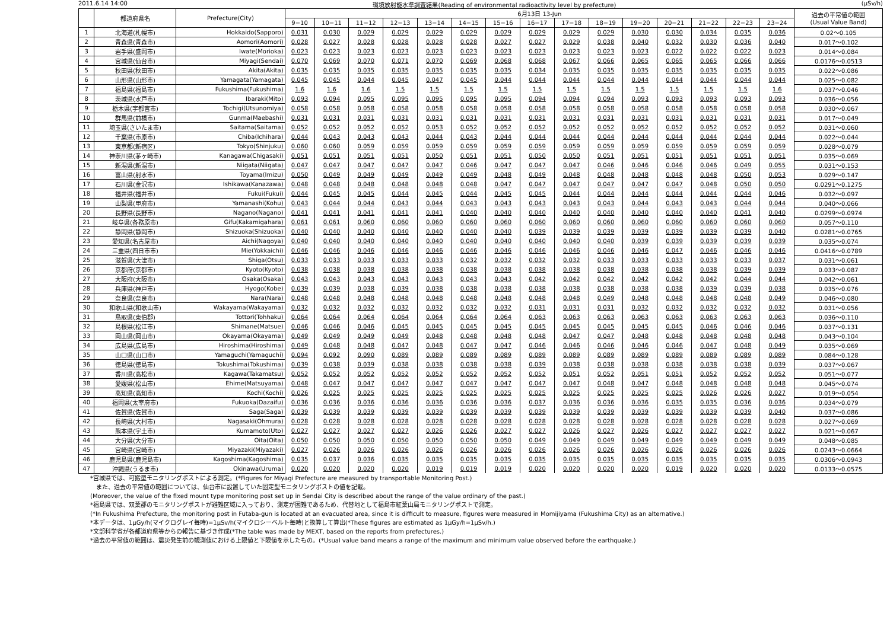2011.6.14 14:00 環境放射能水準調査結果(Reading of environmental radioactivity level by prefecture) (μSv/h)
| | 都道府県名 | Prefecture(City) | 6月13日 13-Jun | | | | | | | | | | | | | | | 過去の平常値の範囲 (Usual Value Band) |
| --- | --- | --- | --- | --- | --- | --- | --- | --- | --- | --- | --- | --- | --- | --- | --- | --- | --- | --- |
| | | | 9−10 | 10−11 | 11−12 | 12−13 | 13−14 | 14−15 | 15−16 | 16−17 | 17−18 | 18−19 | 19−20 | 20−21 | 21−22 | 22−23 | 23−24 | |
| 1 | 北海道(札幌市) | Hokkaido(Sapporo) | 0.031 | 0.030 | 0.029 | 0.029 | 0.029 | 0.029 | 0.029 | 0.029 | 0.029 | 0.029 | 0.030 | 0.030 | 0.034 | 0.035 | 0.036 | 0.02～0.105 |
| 2 | 青森県(青森市) | Aomori(Aomori) | 0.028 | 0.027 | 0.028 | 0.028 | 0.028 | 0.028 | 0.027 | 0.027 | 0.029 | 0.038 | 0.040 | 0.032 | 0.030 | 0.036 | 0.040 | 0.017～0.102 |
| 3 | 岩手県(盛岡市) | Iwate(Morioka) | 0.023 | 0.023 | 0.023 | 0.023 | 0.023 | 0.023 | 0.023 | 0.023 | 0.023 | 0.023 | 0.023 | 0.022 | 0.022 | 0.022 | 0.023 | 0.014～0.084 |
| 4 | 宮城県(仙台市) | Miyagi(Sendai) | 0.070 | 0.069 | 0.070 | 0.071 | 0.070 | 0.069 | 0.068 | 0.068 | 0.067 | 0.066 | 0.065 | 0.065 | 0.065 | 0.066 | 0.066 | 0.0176～0.0513 |
| 5 | 秋田県(秋田市) | Akita(Akita) | 0.035 | 0.035 | 0.035 | 0.035 | 0.035 | 0.035 | 0.035 | 0.034 | 0.035 | 0.035 | 0.035 | 0.035 | 0.035 | 0.035 | 0.035 | 0.022～0.086 |
| 6 | 山形県(山形市) | Yamagata(Yamagata) | 0.045 | 0.045 | 0.044 | 0.045 | 0.047 | 0.045 | 0.044 | 0.044 | 0.044 | 0.044 | 0.044 | 0.044 | 0.044 | 0.044 | 0.044 | 0.025～0.082 |
| 7 | 福島県(福島市) | Fukushima(Fukushima) | 1.6 | 1.6 | 1.6 | 1.5 | 1.5 | 1.5 | 1.5 | 1.5 | 1.5 | 1.5 | 1.5 | 1.5 | 1.5 | 1.5 | 1.6 | 0.037～0.046 |
| 8 | 茨城県(水戸市) | Ibaraki(Mito) | 0.093 | 0.094 | 0.095 | 0.095 | 0.095 | 0.095 | 0.095 | 0.094 | 0.094 | 0.094 | 0.093 | 0.093 | 0.093 | 0.093 | 0.093 | 0.036～0.056 |
| 9 | 栃木県(宇都宮市) | Tochigi(Utsunomiya) | 0.058 | 0.058 | 0.058 | 0.058 | 0.058 | 0.058 | 0.058 | 0.058 | 0.058 | 0.058 | 0.058 | 0.058 | 0.058 | 0.058 | 0.058 | 0.030～0.067 |
| 10 | 群馬県(前橋市) | Gunma(Maebashi) | 0.031 | 0.031 | 0.031 | 0.031 | 0.031 | 0.031 | 0.031 | 0.031 | 0.031 | 0.031 | 0.031 | 0.031 | 0.031 | 0.031 | 0.031 | 0.017～0.049 |
| 11 | 埼玉県(さいたま市) | Saitama(Saitama) | 0.052 | 0.052 | 0.052 | 0.052 | 0.053 | 0.052 | 0.052 | 0.052 | 0.052 | 0.052 | 0.052 | 0.052 | 0.052 | 0.052 | 0.052 | 0.031～0.060 |
| 12 | 千葉県(市原市) | Chiba(Ichihara) | 0.044 | 0.043 | 0.043 | 0.043 | 0.044 | 0.043 | 0.044 | 0.044 | 0.044 | 0.044 | 0.044 | 0.044 | 0.044 | 0.044 | 0.044 | 0.022～0.044 |
| 13 | 東京都(新宿区) | Tokyo(Shinjuku) | 0.060 | 0.060 | 0.059 | 0.059 | 0.059 | 0.059 | 0.059 | 0.059 | 0.059 | 0.059 | 0.059 | 0.059 | 0.059 | 0.059 | 0.059 | 0.028～0.079 |
| 14 | 神奈川県(茅ヶ崎市) | Kanagawa(Chigasaki) | 0.051 | 0.051 | 0.051 | 0.051 | 0.050 | 0.051 | 0.051 | 0.050 | 0.050 | 0.051 | 0.051 | 0.051 | 0.051 | 0.051 | 0.051 | 0.035～0.069 |
| 15 | 新潟県(新潟市) | Niigata(Niigata) | 0.047 | 0.047 | 0.047 | 0.047 | 0.047 | 0.046 | 0.047 | 0.047 | 0.047 | 0.046 | 0.046 | 0.046 | 0.046 | 0.049 | 0.055 | 0.031～0.153 |
| 16 | 富山県(射水市) | Toyama(Imizu) | 0.050 | 0.049 | 0.049 | 0.049 | 0.049 | 0.049 | 0.048 | 0.049 | 0.048 | 0.048 | 0.048 | 0.048 | 0.048 | 0.050 | 0.053 | 0.029～0.147 |
| 17 | 石川県(金沢市) | Ishikawa(Kanazawa) | 0.048 | 0.048 | 0.048 | 0.048 | 0.048 | 0.048 | 0.047 | 0.047 | 0.047 | 0.047 | 0.047 | 0.047 | 0.048 | 0.050 | 0.050 | 0.0291～0.1275 |
| 18 | 福井県(福井市) | Fukui(Fukui) | 0.044 | 0.045 | 0.045 | 0.044 | 0.045 | 0.044 | 0.045 | 0.045 | 0.044 | 0.044 | 0.044 | 0.044 | 0.044 | 0.044 | 0.046 | 0.032～0.097 |
| 19 | 山梨県(甲府市) | Yamanashi(Kohu) | 0.043 | 0.044 | 0.044 | 0.043 | 0.044 | 0.043 | 0.043 | 0.043 | 0.043 | 0.043 | 0.044 | 0.043 | 0.043 | 0.044 | 0.044 | 0.040～0.066 |
| 20 | 長野県(長野市) | Nagano(Nagano) | 0.041 | 0.041 | 0.041 | 0.041 | 0.041 | 0.040 | 0.040 | 0.040 | 0.040 | 0.040 | 0.040 | 0.040 | 0.040 | 0.041 | 0.040 | 0.0299～0.0974 |
| 21 | 岐阜県(各務原市) | Gifu(Kakamigahara) | 0.061 | 0.061 | 0.060 | 0.060 | 0.060 | 0.060 | 0.060 | 0.060 | 0.060 | 0.060 | 0.060 | 0.060 | 0.060 | 0.060 | 0.060 | 0.057～0.110 |
| 22 | 静岡県(静岡市) | Shizuoka(Shizuoka) | 0.040 | 0.040 | 0.040 | 0.040 | 0.040 | 0.040 | 0.040 | 0.039 | 0.039 | 0.039 | 0.039 | 0.039 | 0.039 | 0.039 | 0.040 | 0.0281～0.0765 |
| 23 | 愛知県(名古屋市) | Aichi(Nagoya) | 0.040 | 0.040 | 0.040 | 0.040 | 0.040 | 0.040 | 0.040 | 0.040 | 0.040 | 0.040 | 0.039 | 0.039 | 0.039 | 0.039 | 0.039 | 0.035～0.074 |
| 24 | 三重県(四日市市) | Mie(Yokkaichi) | 0.046 | 0.046 | 0.046 | 0.046 | 0.046 | 0.046 | 0.046 | 0.046 | 0.046 | 0.046 | 0.046 | 0.047 | 0.046 | 0.046 | 0.046 | 0.0416～0.0789 |
| 25 | 滋賀県(大津市) | Shiga(Otsu) | 0.033 | 0.033 | 0.033 | 0.033 | 0.033 | 0.032 | 0.032 | 0.032 | 0.032 | 0.033 | 0.033 | 0.033 | 0.033 | 0.033 | 0.037 | 0.031～0.061 |
| 26 | 京都府(京都市) | Kyoto(Kyoto) | 0.038 | 0.038 | 0.038 | 0.038 | 0.038 | 0.038 | 0.038 | 0.038 | 0.038 | 0.038 | 0.038 | 0.038 | 0.038 | 0.039 | 0.039 | 0.033～0.087 |
| 27 | 大阪府(大阪市) | Osaka(Osaka) | 0.043 | 0.043 | 0.043 | 0.043 | 0.043 | 0.043 | 0.043 | 0.042 | 0.042 | 0.042 | 0.042 | 0.042 | 0.042 | 0.044 | 0.044 | 0.042～0.061 |
| 28 | 兵庫県(神戸市) | Hyogo(Kobe) | 0.039 | 0.039 | 0.038 | 0.039 | 0.038 | 0.038 | 0.038 | 0.038 | 0.038 | 0.038 | 0.038 | 0.038 | 0.039 | 0.039 | 0.038 | 0.035～0.076 |
| 29 | 奈良県(奈良市) | Nara(Nara) | 0.048 | 0.048 | 0.048 | 0.048 | 0.048 | 0.048 | 0.048 | 0.048 | 0.048 | 0.049 | 0.048 | 0.048 | 0.048 | 0.048 | 0.049 | 0.046～0.080 |
| 30 | 和歌山県(和歌山市) | Wakayama(Wakayama) | 0.032 | 0.032 | 0.032 | 0.032 | 0.032 | 0.032 | 0.032 | 0.031 | 0.031 | 0.031 | 0.032 | 0.032 | 0.032 | 0.032 | 0.032 | 0.031～0.056 |
| 31 | 鳥取県(東伯郡) | Tottori(Tohhaku) | 0.064 | 0.064 | 0.064 | 0.064 | 0.064 | 0.064 | 0.064 | 0.063 | 0.063 | 0.063 | 0.063 | 0.063 | 0.063 | 0.063 | 0.063 | 0.036～0.110 |
| 32 | 島根県(松江市) | Shimane(Matsue) | 0.046 | 0.046 | 0.046 | 0.045 | 0.045 | 0.045 | 0.045 | 0.045 | 0.045 | 0.045 | 0.045 | 0.045 | 0.046 | 0.046 | 0.046 | 0.037～0.131 |
| 33 | 岡山県(岡山市) | Okayama(Okayama) | 0.049 | 0.049 | 0.049 | 0.049 | 0.048 | 0.048 | 0.048 | 0.048 | 0.047 | 0.047 | 0.048 | 0.048 | 0.048 | 0.048 | 0.048 | 0.043～0.104 |
| 34 | 広島県(広島市) | Hiroshima(Hiroshima) | 0.049 | 0.048 | 0.048 | 0.047 | 0.048 | 0.047 | 0.047 | 0.046 | 0.046 | 0.046 | 0.046 | 0.046 | 0.047 | 0.048 | 0.049 | 0.035～0.069 |
| 35 | 山口県(山口市) | Yamaguchi(Yamaguchi) | 0.094 | 0.092 | 0.090 | 0.089 | 0.089 | 0.089 | 0.089 | 0.089 | 0.089 | 0.089 | 0.089 | 0.089 | 0.089 | 0.089 | 0.089 | 0.084～0.128 |
| 36 | 徳島県(徳島市) | Tokushima(Tokushima) | 0.039 | 0.038 | 0.039 | 0.038 | 0.038 | 0.038 | 0.038 | 0.039 | 0.038 | 0.038 | 0.038 | 0.038 | 0.038 | 0.038 | 0.039 | 0.037～0.067 |
| 37 | 香川県(高松市) | Kagawa(Takamatsu) | 0.052 | 0.052 | 0.052 | 0.052 | 0.052 | 0.052 | 0.052 | 0.052 | 0.051 | 0.052 | 0.051 | 0.051 | 0.052 | 0.052 | 0.052 | 0.051～0.077 |
| 38 | 愛媛県(松山市) | Ehime(Matsuyama) | 0.048 | 0.047 | 0.047 | 0.047 | 0.047 | 0.047 | 0.047 | 0.047 | 0.047 | 0.048 | 0.047 | 0.048 | 0.048 | 0.048 | 0.048 | 0.045～0.074 |
| 39 | 高知県(高知市) | Kochi(Kochi) | 0.026 | 0.025 | 0.025 | 0.025 | 0.025 | 0.025 | 0.025 | 0.025 | 0.025 | 0.025 | 0.025 | 0.025 | 0.026 | 0.026 | 0.027 | 0.019～0.054 |
| 40 | 福岡県(太宰府市) | Fukuoka(Dazaifu) | 0.036 | 0.036 | 0.036 | 0.036 | 0.036 | 0.036 | 0.036 | 0.037 | 0.036 | 0.036 | 0.036 | 0.035 | 0.035 | 0.036 | 0.036 | 0.034～0.079 |
| 41 | 佐賀県(佐賀市) | Saga(Saga) | 0.039 | 0.039 | 0.039 | 0.039 | 0.039 | 0.039 | 0.039 | 0.039 | 0.039 | 0.039 | 0.039 | 0.039 | 0.039 | 0.039 | 0.040 | 0.037～0.086 |
| 42 | 長崎県(大村市) | Nagasaki(Ohmura) | 0.028 | 0.028 | 0.028 | 0.028 | 0.028 | 0.028 | 0.028 | 0.028 | 0.028 | 0.028 | 0.028 | 0.028 | 0.028 | 0.028 | 0.028 | 0.027～0.069 |
| 43 | 熊本県(宇土市) | Kumamoto(Uto) | 0.027 | 0.027 | 0.027 | 0.027 | 0.026 | 0.026 | 0.027 | 0.027 | 0.026 | 0.027 | 0.026 | 0.027 | 0.027 | 0.027 | 0.027 | 0.021～0.067 |
| 44 | 大分県(大分市) | Oita(Oita) | 0.050 | 0.050 | 0.050 | 0.050 | 0.050 | 0.050 | 0.050 | 0.049 | 0.049 | 0.049 | 0.049 | 0.049 | 0.049 | 0.049 | 0.049 | 0.048～0.085 |
| 45 | 宮崎県(宮崎市) | Miyazaki(Miyazaki) | 0.027 | 0.026 | 0.026 | 0.026 | 0.026 | 0.026 | 0.026 | 0.026 | 0.026 | 0.026 | 0.026 | 0.026 | 0.026 | 0.026 | 0.026 | 0.0243～0.0664 |
| 46 | 鹿児島県(鹿児島市) | Kagoshima(Kagoshima) | 0.035 | 0.037 | 0.036 | 0.035 | 0.035 | 0.035 | 0.035 | 0.035 | 0.035 | 0.035 | 0.035 | 0.035 | 0.035 | 0.035 | 0.035 | 0.0306～0.0943 |
| 47 | 沖縄県(うるま市) | Okinawa(Uruma) | 0.020 | 0.020 | 0.020 | 0.020 | 0.019 | 0.019 | 0.019 | 0.020 | 0.020 | 0.020 | 0.020 | 0.019 | 0.020 | 0.020 | 0.020 | 0.0133～0.0575 |
*宮城県では、可搬型モニタリングポストによる測定。(*Figures for Miyagi Prefecture are measured by transportable Monitoring Post.)
　また、過去の平常値の範囲については、仙台市に設置していた固定型モニタリングポストの値を記載。
(Moreover, the value of the fixed mount type monitoring post set up in Sendai City is described about the range of the value ordinary of the past.)
*福島県では、双葉郡のモニタリングポストが避難区域に入っており、測定が困難であるため、代替地として福島市紅葉山局モニタリングポストで測定。
(*In Fukushima Prefecture, the monitoring post in Futaba-gun is located at an evacuated area, since it is difficult to measure, figures were measured in Momijiyama (Fukushima City) as an alternative.)
*本データは、1μGy/h(マイクログレイ毎時)=1μSv/h(マイクロシーベルト毎時)と換算して算出(*These figures are estimated as 1μGy/h=1μSv/h.)
*文部科学省が各都道府県等からの報告に基づき作成(*The table was made by MEXT, based on the reports from prefectures.)
*過去の平常値の範囲は、震災発生前の観測値における上限値と下限値を示したもの。(*Usual value band means a range of the maximum and minimum value observed before the earthquake.)